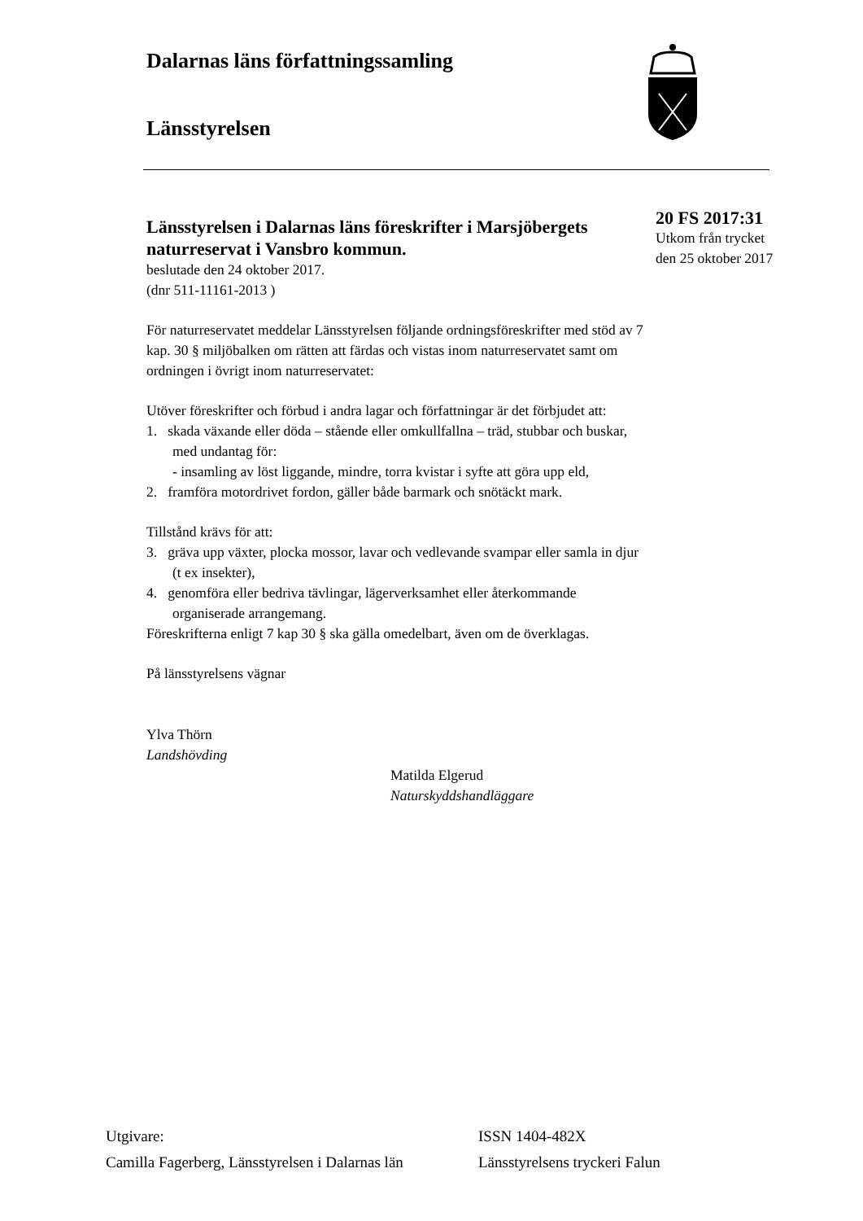Dalarnas läns författningssamling
Länsstyrelsen
20 FS 2017:31
Utkom från trycket
den 25 oktober 2017
Länsstyrelsen i Dalarnas läns föreskrifter i Marsjöbergets naturreservat i Vansbro kommun.
beslutade den 24 oktober 2017.
(dnr 511-11161-2013 )
För naturreservatet meddelar Länsstyrelsen följande ordningsföreskrifter med stöd av 7 kap. 30 § miljöbalken om rätten att färdas och vistas inom naturreservatet samt om ordningen i övrigt inom naturreservatet:
Utöver föreskrifter och förbud i andra lagar och författningar är det förbjudet att:
1. skada växande eller döda – stående eller omkullfallna – träd, stubbar och buskar, med undantag för:
- insamling av löst liggande, mindre, torra kvistar i syfte att göra upp eld,
2. framföra motordrivet fordon, gäller både barmark och snötäckt mark.
Tillstånd krävs för att:
3. gräva upp växter, plocka mossor, lavar och vedlevande svampar eller samla in djur (t ex insekter),
4. genomföra eller bedriva tävlingar, lägerverksamhet eller återkommande organiserade arrangemang.
Föreskrifterna enligt 7 kap 30 § ska gälla omedelbart, även om de överklagas.
På länsstyrelsens vägnar
Ylva Thörn
Landshövding
Matilda Elgerud
Naturskyddshandläggare
Utgivare:
Camilla Fagerberg, Länsstyrelsen i Dalarnas län
ISSN 1404-482X
Länsstyrelsens tryckeri Falun